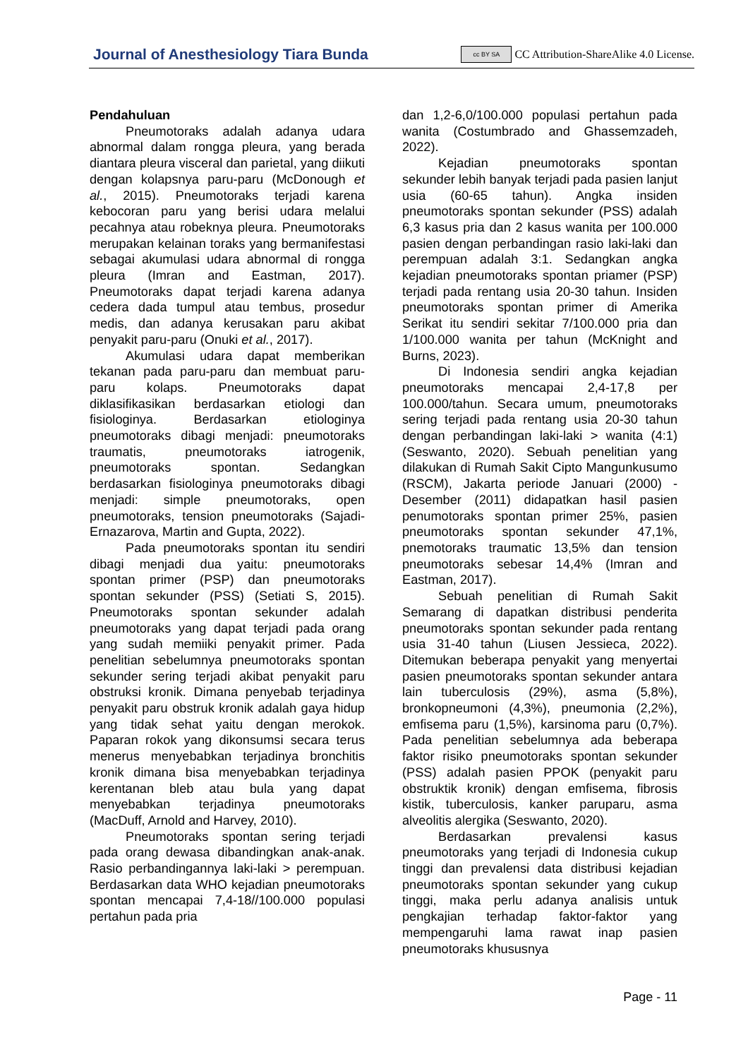Journal of Anesthesiology Tiara Bunda cc BY SA CC Attribution-ShareAlike 4.0 License.
Pendahuluan
Pneumotoraks adalah adanya udara abnormal dalam rongga pleura, yang berada diantara pleura visceral dan parietal, yang diikuti dengan kolapsnya paru-paru (McDonough et al., 2015). Pneumotoraks terjadi karena kebocoran paru yang berisi udara melalui pecahnya atau robeknya pleura. Pneumotoraks merupakan kelainan toraks yang bermanifestasi sebagai akumulasi udara abnormal di rongga pleura (Imran and Eastman, 2017). Pneumotoraks dapat terjadi karena adanya cedera dada tumpul atau tembus, prosedur medis, dan adanya kerusakan paru akibat penyakit paru-paru (Onuki et al., 2017).
Akumulasi udara dapat memberikan tekanan pada paru-paru dan membuat paru-paru kolaps. Pneumotoraks dapat diklasifikasikan berdasarkan etiologi dan fisiologinya. Berdasarkan etiologinya pneumotoraks dibagi menjadi: pneumotoraks traumatis, pneumotoraks iatrogenik, pneumotoraks spontan. Sedangkan berdasarkan fisiologinya pneumotoraks dibagi menjadi: simple pneumotoraks, open pneumotoraks, tension pneumotoraks (Sajadi-Ernazarova, Martin and Gupta, 2022).
Pada pneumotoraks spontan itu sendiri dibagi menjadi dua yaitu: pneumotoraks spontan primer (PSP) dan pneumotoraks spontan sekunder (PSS) (Setiati S, 2015). Pneumotoraks spontan sekunder adalah pneumotoraks yang dapat terjadi pada orang yang sudah memiiki penyakit primer. Pada penelitian sebelumnya pneumotoraks spontan sekunder sering terjadi akibat penyakit paru obstruksi kronik. Dimana penyebab terjadinya penyakit paru obstruk kronik adalah gaya hidup yang tidak sehat yaitu dengan merokok. Paparan rokok yang dikonsumsi secara terus menerus menyebabkan terjadinya bronchitis kronik dimana bisa menyebabkan terjadinya kerentanan bleb atau bula yang dapat menyebabkan terjadinya pneumotoraks (MacDuff, Arnold and Harvey, 2010).
Pneumotoraks spontan sering terjadi pada orang dewasa dibandingkan anak-anak. Rasio perbandingannya laki-laki > perempuan. Berdasarkan data WHO kejadian pneumotoraks spontan mencapai 7,4-18//100.000 populasi pertahun pada pria
dan 1,2-6,0/100.000 populasi pertahun pada wanita (Costumbrado and Ghassemzadeh, 2022).
Kejadian pneumotoraks spontan sekunder lebih banyak terjadi pada pasien lanjut usia (60-65 tahun). Angka insiden pneumotoraks spontan sekunder (PSS) adalah 6,3 kasus pria dan 2 kasus wanita per 100.000 pasien dengan perbandingan rasio laki-laki dan perempuan adalah 3:1. Sedangkan angka kejadian pneumotoraks spontan priamer (PSP) terjadi pada rentang usia 20-30 tahun. Insiden pneumotoraks spontan primer di Amerika Serikat itu sendiri sekitar 7/100.000 pria dan 1/100.000 wanita per tahun (McKnight and Burns, 2023).
Di Indonesia sendiri angka kejadian pneumotoraks mencapai 2,4-17,8 per 100.000/tahun. Secara umum, pneumotoraks sering terjadi pada rentang usia 20-30 tahun dengan perbandingan laki-laki > wanita (4:1) (Seswanto, 2020). Sebuah penelitian yang dilakukan di Rumah Sakit Cipto Mangunkusumo (RSCM), Jakarta periode Januari (2000) - Desember (2011) didapatkan hasil pasien penumotoraks spontan primer 25%, pasien pneumotoraks spontan sekunder 47,1%, pnemotoraks traumatic 13,5% dan tension pneumotoraks sebesar 14,4% (Imran and Eastman, 2017).
Sebuah penelitian di Rumah Sakit Semarang di dapatkan distribusi penderita pneumotoraks spontan sekunder pada rentang usia 31-40 tahun (Liusen Jessieca, 2022). Ditemukan beberapa penyakit yang menyertai pasien pneumotoraks spontan sekunder antara lain tuberculosis (29%), asma (5,8%), bronkopneumoni (4,3%), pneumonia (2,2%), emfisema paru (1,5%), karsinoma paru (0,7%). Pada penelitian sebelumnya ada beberapa faktor risiko pneumotoraks spontan sekunder (PSS) adalah pasien PPOK (penyakit paru obstruktik kronik) dengan emfisema, fibrosis kistik, tuberculosis, kanker paruparu, asma alveolitis alergika (Seswanto, 2020).
Berdasarkan prevalensi kasus pneumotoraks yang terjadi di Indonesia cukup tinggi dan prevalensi data distribusi kejadian pneumotoraks spontan sekunder yang cukup tinggi, maka perlu adanya analisis untuk pengkajian terhadap faktor-faktor yang mempengaruhi lama rawat inap pasien pneumotoraks khususnya
Page - 11